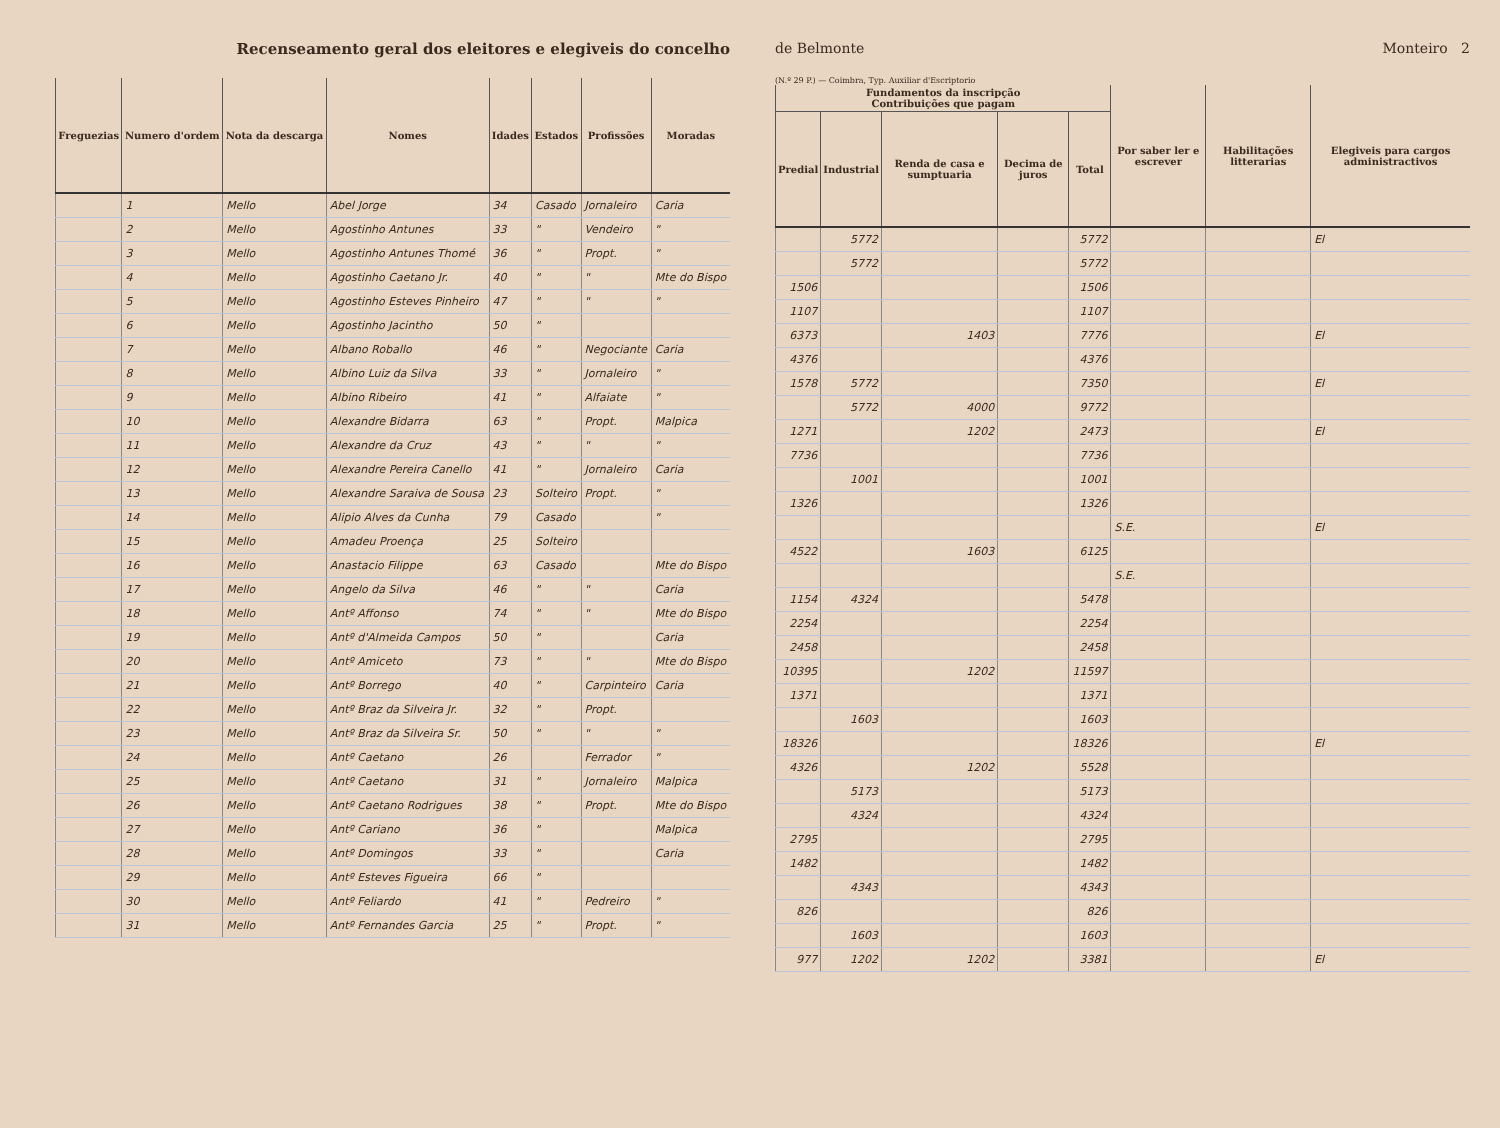Recenseamento geral dos eleitores e elegiveis do concelho
| Freguezias | Numero d'ordem | Nota da descarga | Nomes | Idades | Estados | Profissões | Moradas |
| --- | --- | --- | --- | --- | --- | --- | --- |
| | 1 | Mello | Abel Jorge | 34 | Casado | Jornaleiro | Caria |
| | 2 | Mello | Agostinho Antunes | 33 | " | Vendeiro | " |
| | 3 | Mello | Agostinho Antunes Thomé | 36 | " | Propt. | " |
| | 4 | Mello | Agostinho Caetano Jr. | 40 | " | " | Mte do Bispo |
| | 5 | Mello | Agostinho Esteves Pinheiro | 47 | " | " | " |
| | 6 | Mello | Agostinho Jacintho | 50 | " | | |
| | 7 | Mello | Albano Roballo | 46 | " | Negociante | Caria |
| | 8 | Mello | Albino Luiz da Silva | 33 | " | Jornaleiro | " |
| | 9 | Mello | Albino Ribeiro | 41 | " | Alfaiate | " |
| | 10 | Mello | Alexandre Bidarra | 63 | " | Propt. | Malpica |
| | 11 | Mello | Alexandre da Cruz | 43 | " | " | " |
| | 12 | Mello | Alexandre Pereira Canello | 41 | " | Jornaleiro | Caria |
| | 13 | Mello | Alexandre Saraiva de Sousa | 23 | Solteiro | Propt. | " |
| | 14 | Mello | Alipio Alves da Cunha | 79 | Casado | | " |
| | 15 | Mello | Amadeu Proença | 25 | Solteiro | | |
| | 16 | Mello | Anastacio Filippe | 63 | Casado | | Mte do Bispo |
| | 17 | Mello | Angelo da Silva | 46 | " | " | Caria |
| | 18 | Mello | Antº Affonso | 74 | " | " | Mte do Bispo |
| | 19 | Mello | Antº d'Almeida Campos | 50 | " | | Caria |
| | 20 | Mello | Antº Amiceto | 73 | " | " | Mte do Bispo |
| | 21 | Mello | Antº Borrego | 40 | " | Carpinteiro | Caria |
| | 22 | Mello | Antº Braz da Silveira Jr. | 32 | " | Propt. | |
| | 23 | Mello | Antº Braz da Silveira Sr. | 50 | " | " | " |
| | 24 | Mello | Antº Caetano | 26 | | Ferrador | " |
| | 25 | Mello | Antº Caetano | 31 | " | Jornaleiro | Malpica |
| | 26 | Mello | Antº Caetano Rodrigues | 38 | " | Propt. | Mte do Bispo |
| | 27 | Mello | Antº Cariano | 36 | " | | Malpica |
| | 28 | Mello | Antº Domingos | 33 | " | | Caria |
| | 29 | Mello | Antº Esteves Figueira | 66 | " | | |
| | 30 | Mello | Antº Feliardo | 41 | " | Pedreiro | " |
| | 31 | Mello | Antº Fernandes Garcia | 25 | " | Propt. | " |
de Belmonte Monteiro 2
(N.º 29 P.) — Coimbra, Typ. Auxiliar d'Escriptorio
| Fundamentos da inscripção Contribuições que pagam | | | | | Por saber ler e escrever | Habilitações litterarias | Elegiveis para cargos administractivos |
| --- | --- | --- | --- | --- | --- | --- | --- |
| Predial | Industrial | Renda de casa e sumptuaria | Decima de juros | Total | | | |
| | 5772 | | | 5772 | | | El |
| | 5772 | | | 5772 | | | |
| 1506 | | | | 1506 | | | |
| 1107 | | | | 1107 | | | |
| 6373 | | 1403 | | 7776 | | | El |
| 4376 | | | | 4376 | | | |
| 1578 | 5772 | | | 7350 | | | El |
| | 5772 | 4000 | | 9772 | | | |
| 1271 | | 1202 | | 2473 | | | El |
| 7736 | | | | 7736 | | | |
| | 1001 | | | 1001 | | | |
| 1326 | | | | 1326 | | | |
| | | | | | S.E. | | El |
| 4522 | | 1603 | | 6125 | | | |
| | | | | | S.E. | | |
| 1154 | 4324 | | | 5478 | | | |
| 2254 | | | | 2254 | | | |
| 2458 | | | | 2458 | | | |
| 10395 | | 1202 | | 11597 | | | |
| 1371 | | | | 1371 | | | |
| | 1603 | | | 1603 | | | |
| 18326 | | | | 18326 | | | El |
| 4326 | | 1202 | | 5528 | | | |
| | 5173 | | | 5173 | | | |
| | 4324 | | | 4324 | | | |
| 2795 | | | | 2795 | | | |
| 1482 | | | | 1482 | | | |
| | 4343 | | | 4343 | | | |
| 826 | | | | 826 | | | |
| | 1603 | | | 1603 | | | |
| 977 | 1202 | 1202 | | 3381 | | | El |